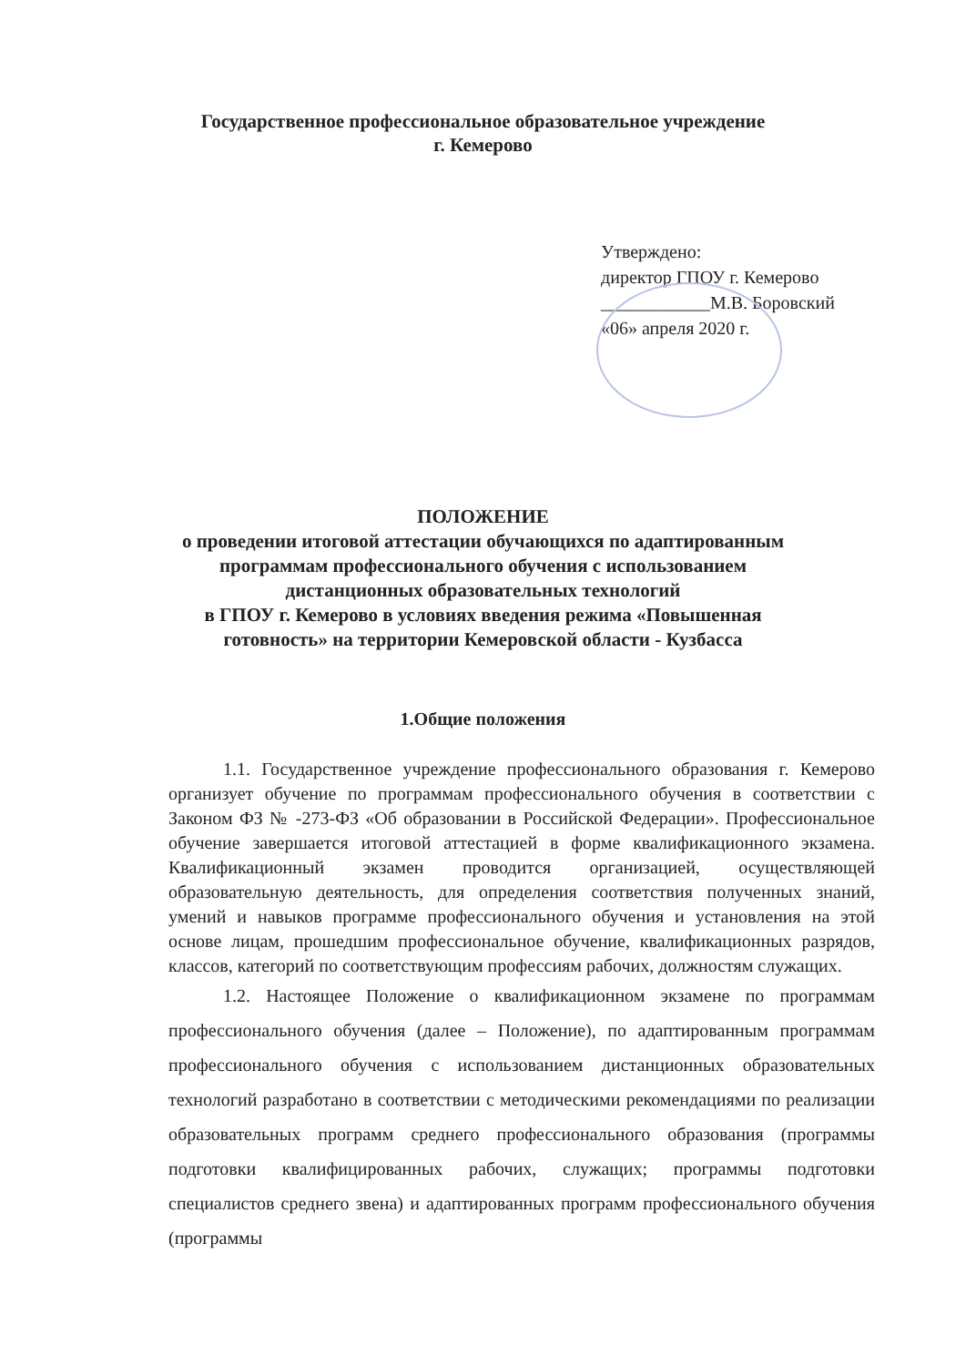Государственное профессиональное образовательное учреждение
г. Кемерово
Утверждено:
директор ГПОУ г. Кемерово
____________М.В. Боровский
«06» апреля 2020 г.
ПОЛОЖЕНИЕ
о проведении итоговой аттестации обучающихся по адаптированным
программам профессионального обучения с использованием
дистанционных образовательных технологий
в ГПОУ г. Кемерово в условиях введения режима «Повышенная
готовность» на территории Кемеровской области - Кузбасса
1.Общие положения
1.1. Государственное учреждение профессионального образования г. Кемерово организует обучение по программам профессионального обучения в соответствии с Законом ФЗ № -273-ФЗ «Об образовании в Российской Федерации». Профессиональное обучение завершается итоговой аттестацией в форме квалификационного экзамена. Квалификационный экзамен проводится организацией, осуществляющей образовательную деятельность, для определения соответствия полученных знаний, умений и навыков программе профессионального обучения и установления на этой основе лицам, прошедшим профессиональное обучение, квалификационных разрядов, классов, категорий по соответствующим профессиям рабочих, должностям служащих.
1.2. Настоящее Положение о квалификационном экзамене по программам профессионального обучения (далее – Положение), по адаптированным программам профессионального обучения с использованием дистанционных образовательных технологий разработано в соответствии с методическими рекомендациями по реализации образовательных программ среднего профессионального образования (программы подготовки квалифицированных рабочих, служащих; программы подготовки специалистов среднего звена) и адаптированных программ профессионального обучения (программы